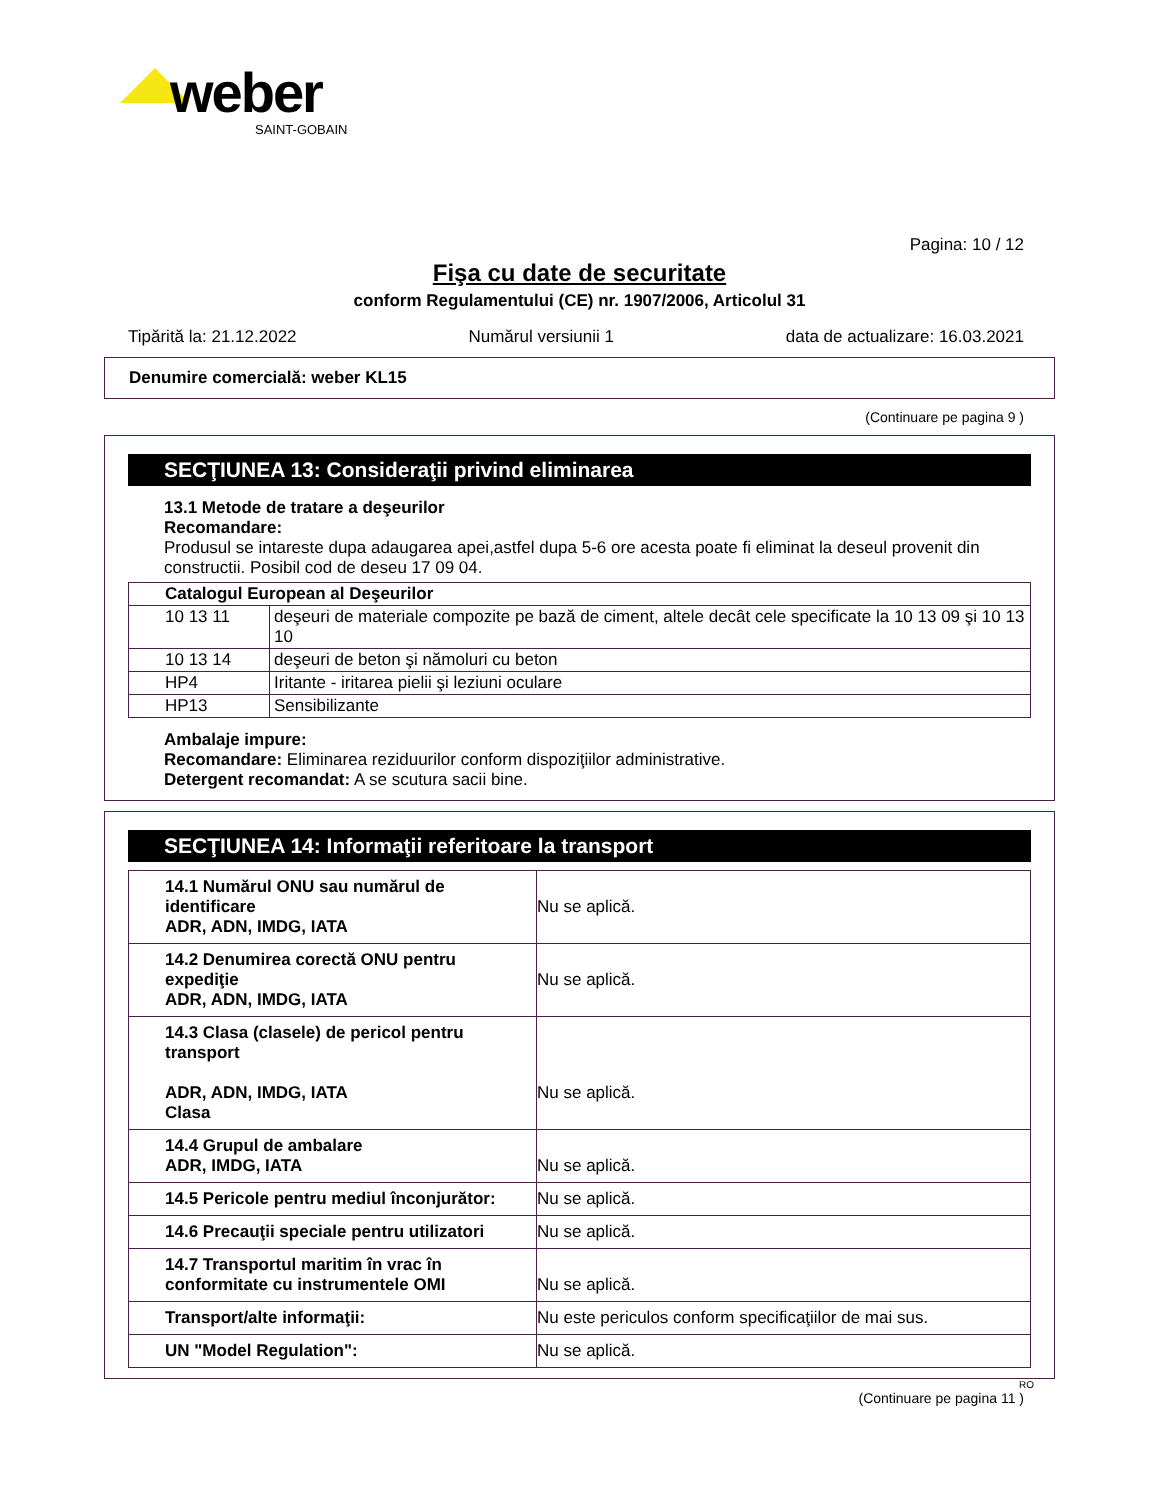weber
SAINT-GOBAIN
Pagina: 10 / 12
Fişa cu date de securitate
conform Regulamentului (CE) nr. 1907/2006, Articolul 31
Tipărită la: 21.12.2022 Numărul versiunii 1 data de actualizare: 16.03.2021
Denumire comercială: weber KL15
(Continuare pe pagina 9 )
SECŢIUNEA 13: Consideraţii privind eliminarea
13.1 Metode de tratare a deşeurilor
Recomandare:
Produsul se intareste dupa adaugarea apei,astfel dupa 5-6 ore acesta poate fi eliminat la deseul provenit din constructii. Posibil cod de deseu 17 09 04.
| Catalogul European al Deşeurilor | |
| 10 13 11 | deşeuri de materiale compozite pe bază de ciment, altele decât cele specificate la 10 13 09 şi 10 13 10 |
| 10 13 14 | deşeuri de beton şi nămoluri cu beton |
| HP4 | Iritante - iritarea pielii şi leziuni oculare |
| HP13 | Sensibilizante |
Ambalaje impure:
Recomandare: Eliminarea reziduurilor conform dispoziţiilor administrative.
Detergent recomandat: A se scutura sacii bine.
SECŢIUNEA 14: Informaţii referitoare la transport
| 14.1 Numărul ONU sau numărul de identificare ADR, ADN, IMDG, IATA | Nu se aplică. |
| 14.2 Denumirea corectă ONU pentru expediţie ADR, ADN, IMDG, IATA | Nu se aplică. |
| 14.3 Clasa (clasele) de pericol pentru transport ADR, ADN, IMDG, IATA Clasa | Nu se aplică. |
| 14.4 Grupul de ambalare ADR, IMDG, IATA | Nu se aplică. |
| 14.5 Pericole pentru mediul înconjurător: | Nu se aplică. |
| 14.6 Precauţii speciale pentru utilizatori | Nu se aplică. |
| 14.7 Transportul maritim în vrac în conformitate cu instrumentele OMI | Nu se aplică. |
| Transport/alte informaţii: | Nu este periculos conform specificaţiilor de mai sus. |
| UN "Model Regulation": | Nu se aplică. |
RO
(Continuare pe pagina 11 )